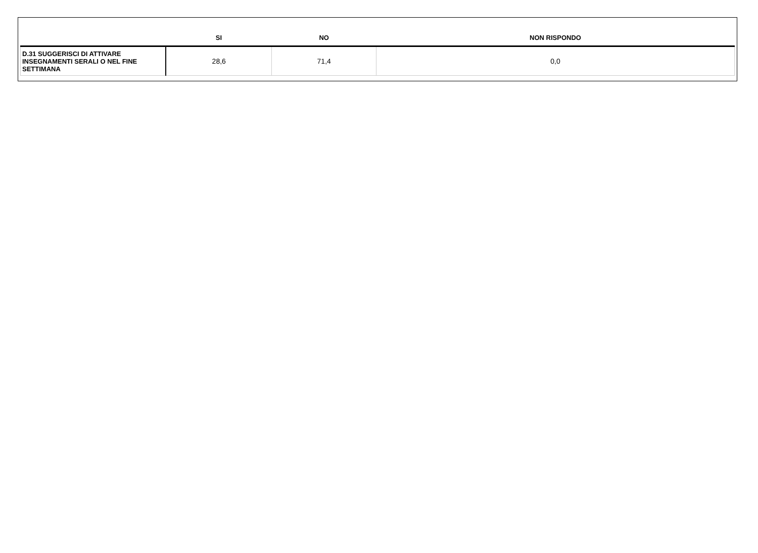| | SI | NO | NON RISPONDO |
| --- | --- | --- | --- |
| D.31 SUGGERISCI DI ATTIVARE INSEGNAMENTI SERALI O NEL FINE SETTIMANA | 28,6 | 71,4 | 0,0 |